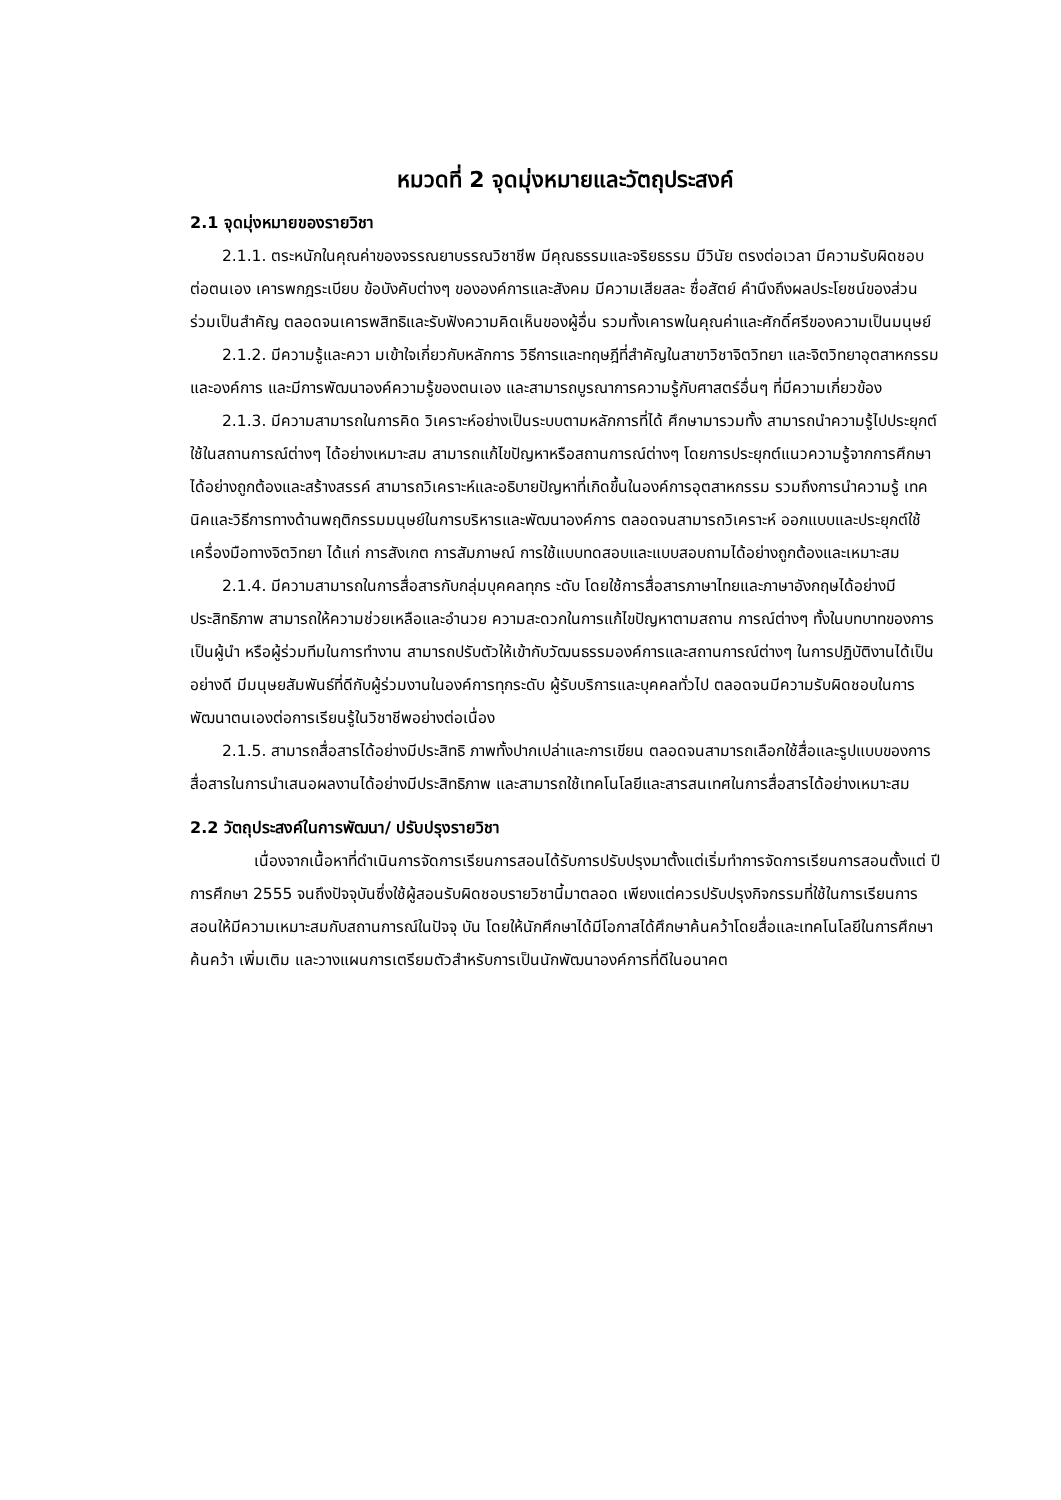หมวดที่ 2 จุดมุ่งหมายและวัตถุประสงค์
2.1 จุดมุ่งหมายของรายวิชา
2.1.1. ตระหนักในคุณค่าของจรรณยาบรรณวิชาชีพ มีคุณธรรมและจริยธรรม มีวินัย ตรงต่อเวลา มีความรับผิดชอบต่อตนเอง เคารพกฎระเบียบ ข้อบังคับต่างๆ ขององค์การและสังคม มีความเสียสละ ซื่อสัตย์ คำนึงถึงผลประโยชน์ของส่วนร่วมเป็นสำคัญ ตลอดจนเคารพสิทธิและรับฟังความคิดเห็นของผู้อื่น รวมทั้งเคารพในคุณค่าและศักดิ์ศรีของความเป็นมนุษย์
2.1.2. มีความรู้และควา มเข้าใจเกี่ยวกับหลักการ วิธีการและทฤษฎีที่สำคัญในสาขาวิชาจิตวิทยา และจิตวิทยาอุตสาหกรรมและองค์การ และมีการพัฒนาองค์ความรู้ของตนเอง และสามารถบูรณาการความรู้กับศาสตร์อื่นๆ ที่มีความเกี่ยวข้อง
2.1.3. มีความสามารถในการคิด วิเคราะห์อย่างเป็นระบบตามหลักการที่ได้ ศึกษามารวมทั้ง สามารถนำความรู้ไปประยุกต์ใช้ในสถานการณ์ต่างๆ ได้อย่างเหมาะสม สามารถแก้ไขปัญหาหรือสถานการณ์ต่างๆ โดยการประยุกต์แนวความรู้จากการศึกษาได้อย่างถูกต้องและสร้างสรรค์ สามารถวิเคราะห์และอธิบายปัญหาที่เกิดขึ้นในองค์การอุตสาหกรรม รวมถึงการนำความรู้ เทค นิคและวิธีการทางด้านพฤติกรรมมนุษย์ในการบริหารและพัฒนาองค์การ ตลอดจนสามารถวิเคราะห์ ออกแบบและประยุกต์ใช้เครื่องมือทางจิตวิทยา ได้แก่ การสังเกต การสัมภาษณ์ การใช้แบบทดสอบและแบบสอบถามได้อย่างถูกต้องและเหมาะสม
2.1.4. มีความสามารถในการสื่อสารกับกลุ่มบุคคลทุกร ะดับ โดยใช้การสื่อสารภาษาไทยและภาษาอังกฤษได้อย่างมีประสิทธิภาพ สามารถให้ความช่วยเหลือและอำนวย ความสะดวกในการแก้ไขปัญหาตามสถาน การณ์ต่างๆ ทั้งในบทบาทของการเป็นผู้นำ หรือผู้ร่วมทีมในการทำงาน สามารถปรับตัวให้เข้ากับวัฒนธรรมองค์การและสถานการณ์ต่างๆ ในการปฏิบัติงานได้เป็นอย่างดี มีมนุษยสัมพันธ์ที่ดีกับผู้ร่วมงานในองค์การทุกระดับ ผู้รับบริการและบุคคลทั่วไป ตลอดจนมีความรับผิดชอบในการพัฒนาตนเองต่อการเรียนรู้ในวิชาชีพอย่างต่อเนื่อง
2.1.5. สามารถสื่อสารได้อย่างมีประสิทธิ ภาพทั้งปากเปล่าและการเขียน ตลอดจนสามารถเลือกใช้สื่อและรูปแบบของการสื่อสารในการนำเสนอผลงานได้อย่างมีประสิทธิภาพ และสามารถใช้เทคโนโลยีและสารสนเทศในการสื่อสารได้อย่างเหมาะสม
2.2 วัตถุประสงค์ในการพัฒนา/ ปรับปรุงรายวิชา
เนื่องจากเนื้อหาที่ดำเนินการจัดการเรียนการสอนได้รับการปรับปรุงมาตั้งแต่เริ่มทำการจัดการเรียนการสอนตั้งแต่ ปีการศึกษา 2555 จนถึงปัจจุบันซึ่งใช้ผู้สอนรับผิดชอบรายวิชานี้มาตลอด เพียงแต่ควรปรับปรุงกิจกรรมที่ใช้ในการเรียนการสอนให้มีความเหมาะสมกับสถานการณ์ในปัจจุ บัน โดยให้นักศึกษาได้มีโอกาสได้ศึกษาค้นคว้าโดยสื่อและเทคโนโลยีในการศึกษาค้นคว้า เพิ่มเติม และวางแผนการเตรียมตัวสำหรับการเป็นนักพัฒนาองค์การที่ดีในอนาคต